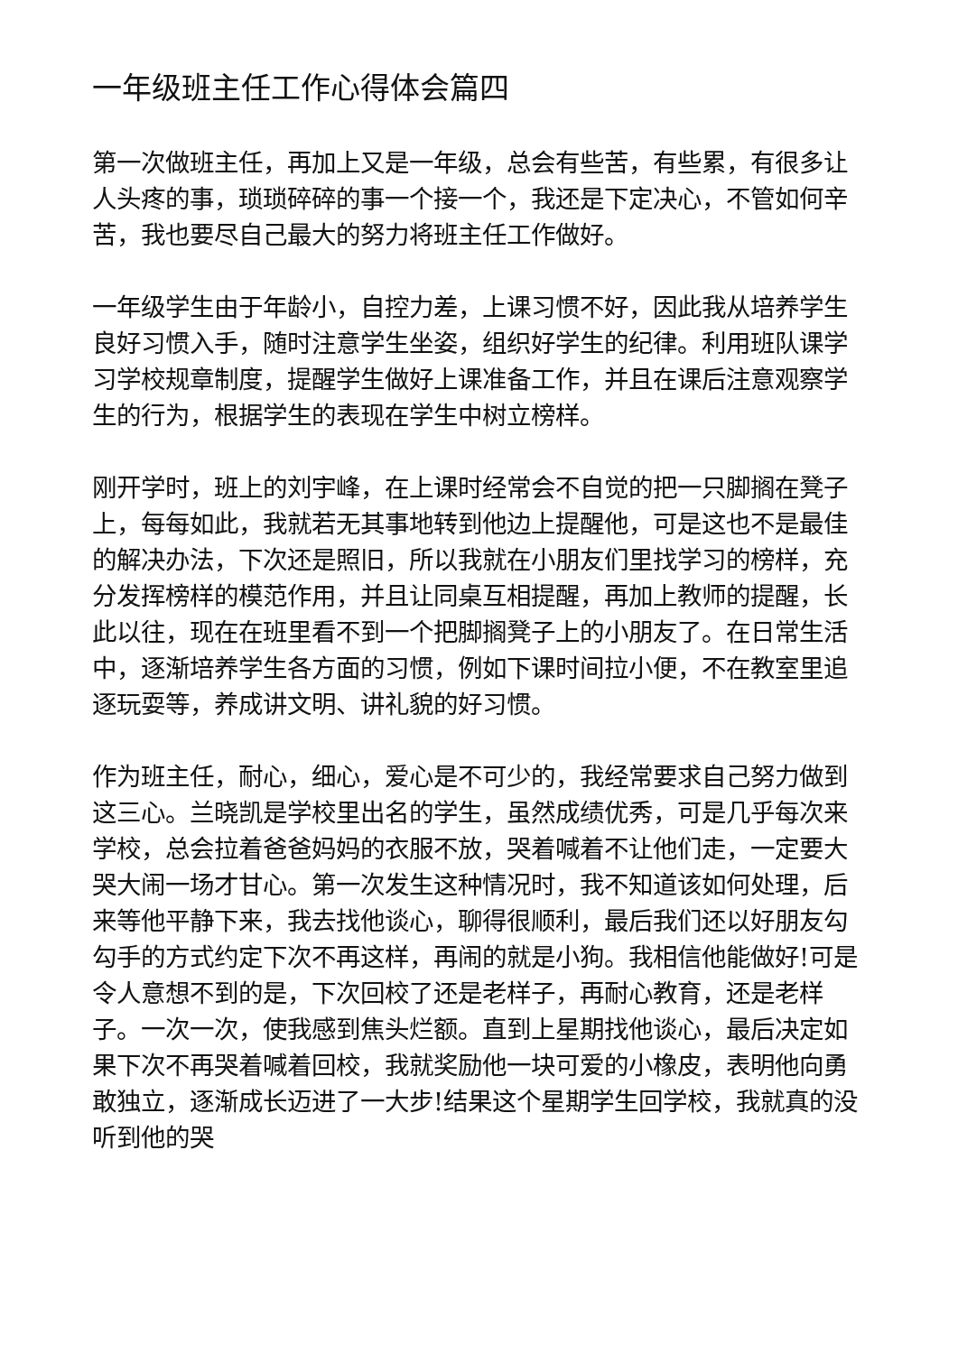一年级班主任工作心得体会篇四
第一次做班主任，再加上又是一年级，总会有些苦，有些累，有很多让人头疼的事，琐琐碎碎的事一个接一个，我还是下定决心，不管如何辛苦，我也要尽自己最大的努力将班主任工作做好。
一年级学生由于年龄小，自控力差，上课习惯不好，因此我从培养学生良好习惯入手，随时注意学生坐姿，组织好学生的纪律。利用班队课学习学校规章制度，提醒学生做好上课准备工作，并且在课后注意观察学生的行为，根据学生的表现在学生中树立榜样。
刚开学时，班上的刘宇峰，在上课时经常会不自觉的把一只脚搁在凳子上，每每如此，我就若无其事地转到他边上提醒他，可是这也不是最佳的解决办法，下次还是照旧，所以我就在小朋友们里找学习的榜样，充分发挥榜样的模范作用，并且让同桌互相提醒，再加上教师的提醒，长此以往，现在在班里看不到一个把脚搁凳子上的小朋友了。在日常生活中，逐渐培养学生各方面的习惯，例如下课时间拉小便，不在教室里追逐玩耍等，养成讲文明、讲礼貌的好习惯。
作为班主任，耐心，细心，爱心是不可少的，我经常要求自己努力做到这三心。兰晓凯是学校里出名的学生，虽然成绩优秀，可是几乎每次来学校，总会拉着爸爸妈妈的衣服不放，哭着喊着不让他们走，一定要大哭大闹一场才甘心。第一次发生这种情况时，我不知道该如何处理，后来等他平静下来，我去找他谈心，聊得很顺利，最后我们还以好朋友勾勾手的方式约定下次不再这样，再闹的就是小狗。我相信他能做好!可是令人意想不到的是，下次回校了还是老样子，再耐心教育，还是老样子。一次一次，使我感到焦头烂额。直到上星期找他谈心，最后决定如果下次不再哭着喊着回校，我就奖励他一块可爱的小橡皮，表明他向勇敢独立，逐渐成长迈进了一大步!结果这个星期学生回学校，我就真的没听到他的哭